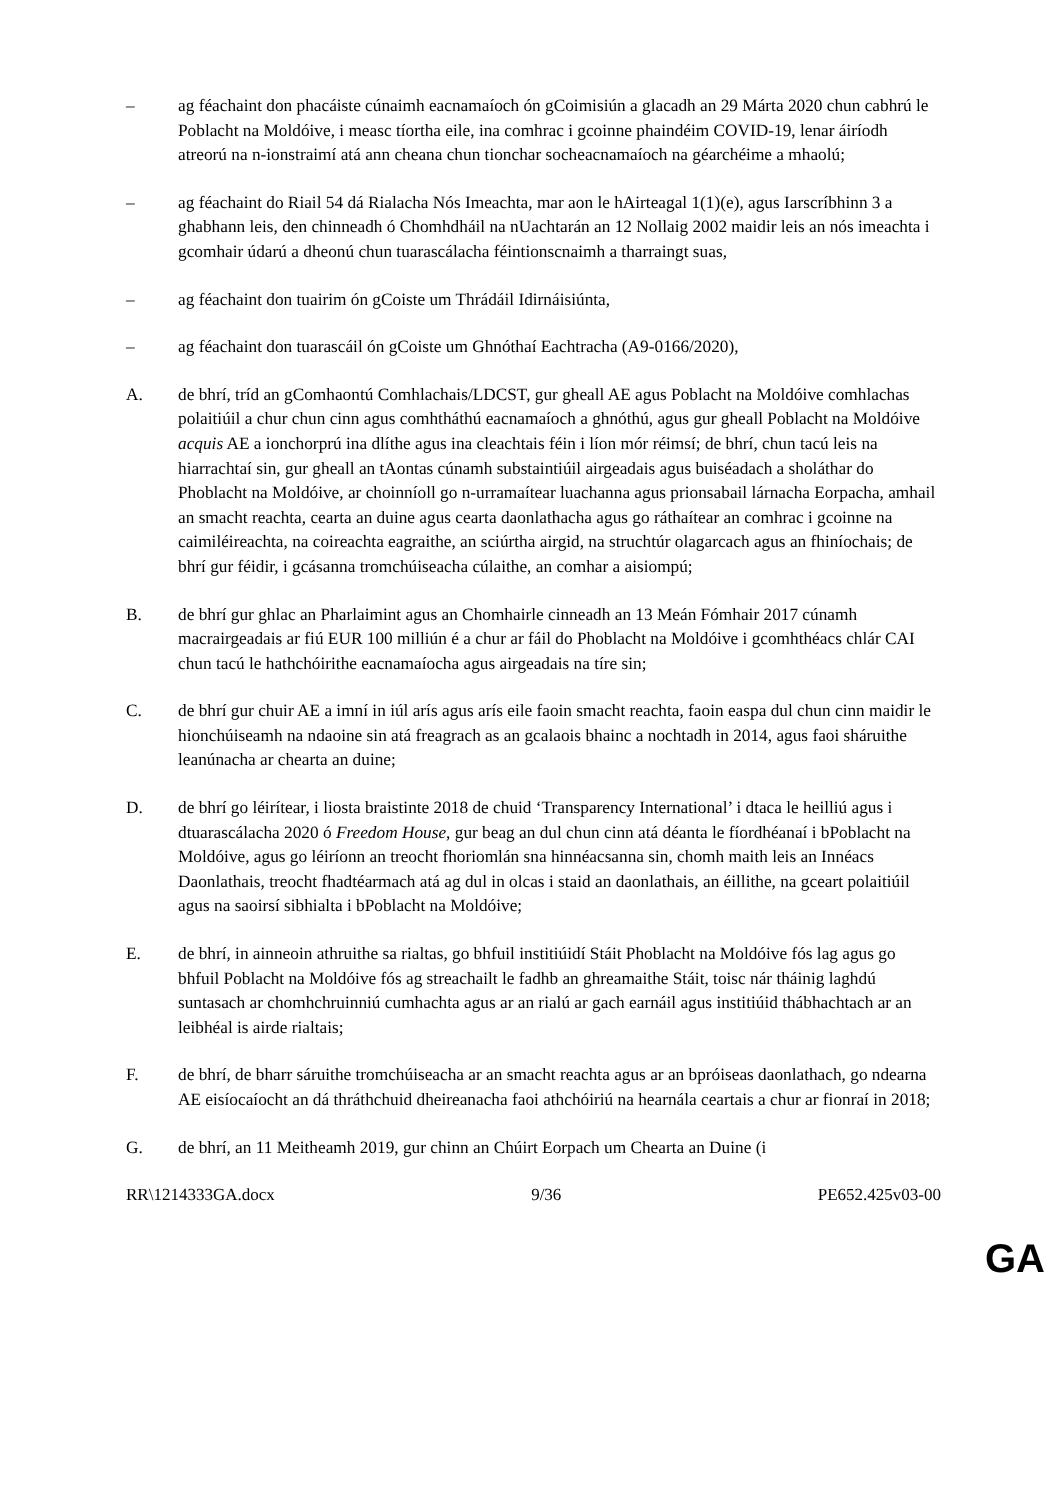– ag féachaint don phacáiste cúnaimh eacnamaíoch ón gCoimisiún a glacadh an 29 Márta 2020 chun cabhrú le Poblacht na Moldóive, i measc tíortha eile, ina comhrac i gcoinne phaindéim COVID-19, lenar áiríodh atreorú na n-ionstraimí atá ann cheana chun tionchar socheacnamaíoch na géarchéime a mhaolú;
– ag féachaint do Riail 54 dá Rialacha Nós Imeachta, mar aon le hAirteagal 1(1)(e), agus Iarscríbhinn 3 a ghabhann leis, den chinneadh ó Chomhdháil na nUachtarán an 12 Nollaig 2002 maidir leis an nós imeachta i gcomhair údarú a dheonú chun tuarascálacha féintionscnaimh a tharraingt suas,
– ag féachaint don tuairim ón gCoiste um Thrádáil Idirnáisiúnta,
– ag féachaint don tuarascáil ón gCoiste um Ghnóthaí Eachtracha (A9-0166/2020),
A. de bhrí, tríd an gComhaontú Comhlachais/LDCST, gur gheall AE agus Poblacht na Moldóive comhlachas polaitiúil a chur chun cinn agus comhtháthú eacnamaíoch a ghnóthú, agus gur gheall Poblacht na Moldóive acquis AE a ionchorprú ina dlíthe agus ina cleachtais féin i líon mór réimsí; de bhrí, chun tacú leis na hiarrachtaí sin, gur gheall an tAontas cúnamh substaintiúil airgeadais agus buiséadach a sholáthar do Phoblacht na Moldóive, ar choinníoll go n-urramaítear luachanna agus prionsabail lárnacha Eorpacha, amhail an smacht reachta, cearta an duine agus cearta daonlathacha agus go ráthaítear an comhrac i gcoinne na caimiléireachta, na coireachta eagraithe, an sciúrtha airgid, na struchtúr olagarcach agus an fhiníochais; de bhrí gur féidir, i gcásanna tromchúiseacha cúlaithe, an comhar a aisiompú;
B. de bhrí gur ghlac an Pharlaimint agus an Chomhairle cinneadh an 13 Meán Fómhair 2017 cúnamh macrairgeadais ar fiú EUR 100 milliún é a chur ar fáil do Phoblacht na Moldóive i gcomhthéacs chlár CAI chun tacú le hathchóirithe eacnamaíocha agus airgeadais na tíre sin;
C. de bhrí gur chuir AE a imní in iúl arís agus arís eile faoin smacht reachta, faoin easpa dul chun cinn maidir le hionchúiseamh na ndaoine sin atá freagrach as an gcalaois bhainc a nochtadh in 2014, agus faoi sháruithe leanúnacha ar chearta an duine;
D. de bhrí go léirítear, i liosta braistinte 2018 de chuid ‘Transparency International’ i dtaca le heilliú agus i dtuarascálacha 2020 ó Freedom House, gur beag an dul chun cinn atá déanta le fíordhéanaí i bPoblacht na Moldóive, agus go léiríonn an treocht fhoriomlán sna hinnéacsanna sin, chomh maith leis an Innéacs Daonlathais, treocht fhadtéarmach atá ag dul in olcas i staid an daonlathais, an éillithe, na gceart polaitiúil agus na saoirsí sibhialta i bPoblacht na Moldóive;
E. de bhrí, in ainneoin athruithe sa rialtas, go bhfuil institiúidí Stáit Phoblacht na Moldóive fós lag agus go bhfuil Poblacht na Moldóive fós ag streachailt le fadhb an ghreamaithe Stáit, toisc nár tháinig laghdú suntasach ar chomhchruinniú cumhachta agus ar an rialú ar gach earnáil agus institiúid thábhachtach ar an leibhéal is airde rialtais;
F. de bhrí, de bharr sáruithe tromchúiseacha ar an smacht reachta agus ar an bpróiseas daonlathach, go ndearna AE eisíocaíocht an dá thráthchuid dheireanacha faoi athchóiriú na hearnála ceartais a chur ar fionraí in 2018;
G. de bhrí, an 11 Meitheamh 2019, gur chinn an Chúirt Eorpach um Chearta an Duine (i
RR\1214333GA.docx 9/36 PE652.425v03-00
GA